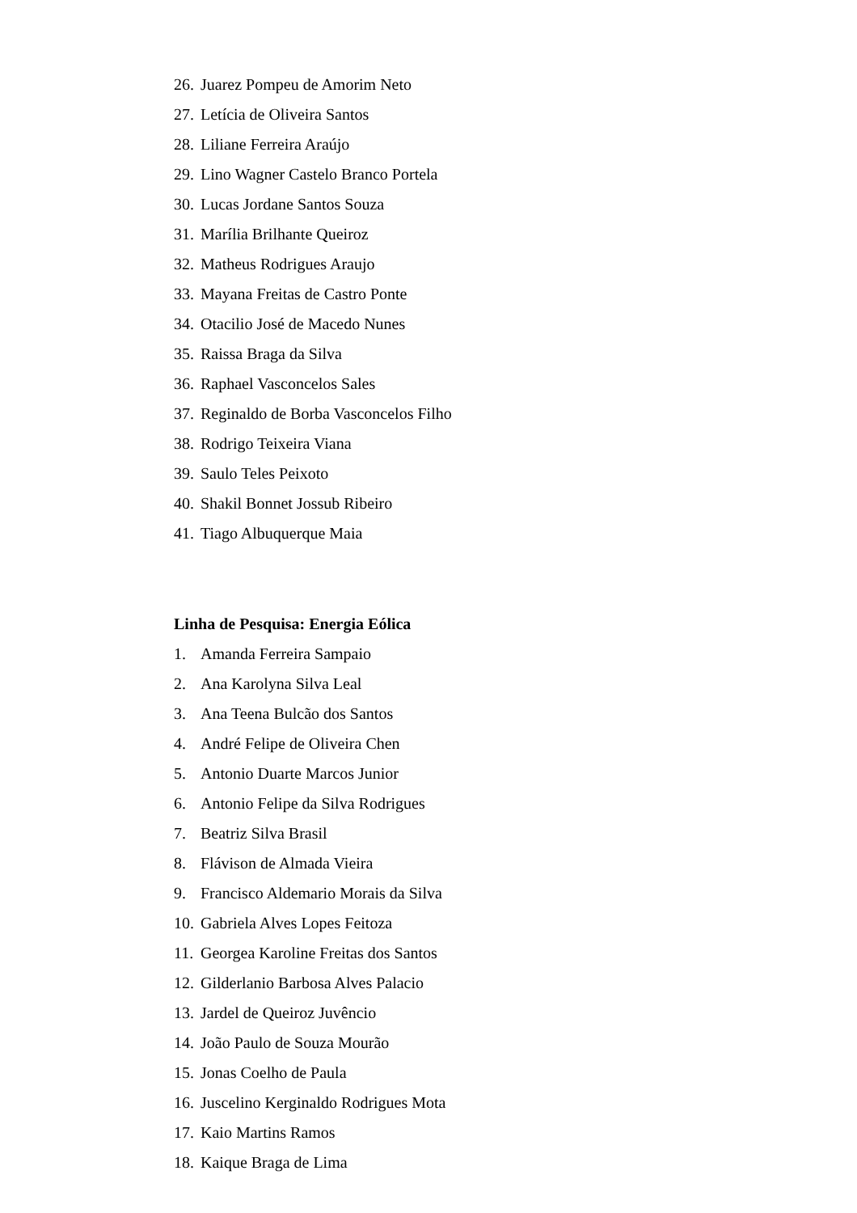26. Juarez Pompeu de Amorim Neto
27. Letícia de Oliveira Santos
28. Liliane Ferreira Araújo
29. Lino Wagner Castelo Branco Portela
30. Lucas Jordane Santos Souza
31. Marília Brilhante Queiroz
32. Matheus Rodrigues Araujo
33. Mayana Freitas de Castro Ponte
34. Otacilio José de Macedo Nunes
35. Raissa Braga da Silva
36. Raphael Vasconcelos Sales
37. Reginaldo de Borba Vasconcelos Filho
38. Rodrigo Teixeira Viana
39. Saulo Teles Peixoto
40. Shakil Bonnet Jossub Ribeiro
41. Tiago Albuquerque Maia
Linha de Pesquisa: Energia Eólica
1. Amanda Ferreira Sampaio
2. Ana Karolyna Silva Leal
3. Ana Teena Bulcão dos Santos
4. André Felipe de Oliveira Chen
5. Antonio Duarte Marcos Junior
6. Antonio Felipe da Silva Rodrigues
7. Beatriz Silva Brasil
8. Flávison de Almada Vieira
9. Francisco Aldemario Morais da Silva
10. Gabriela Alves Lopes Feitoza
11. Georgea Karoline Freitas dos Santos
12. Gilderlanio Barbosa Alves Palacio
13. Jardel de Queiroz Juvêncio
14. João Paulo de Souza Mourão
15. Jonas Coelho de Paula
16. Juscelino Kerginaldo Rodrigues Mota
17. Kaio Martins Ramos
18. Kaique Braga de Lima